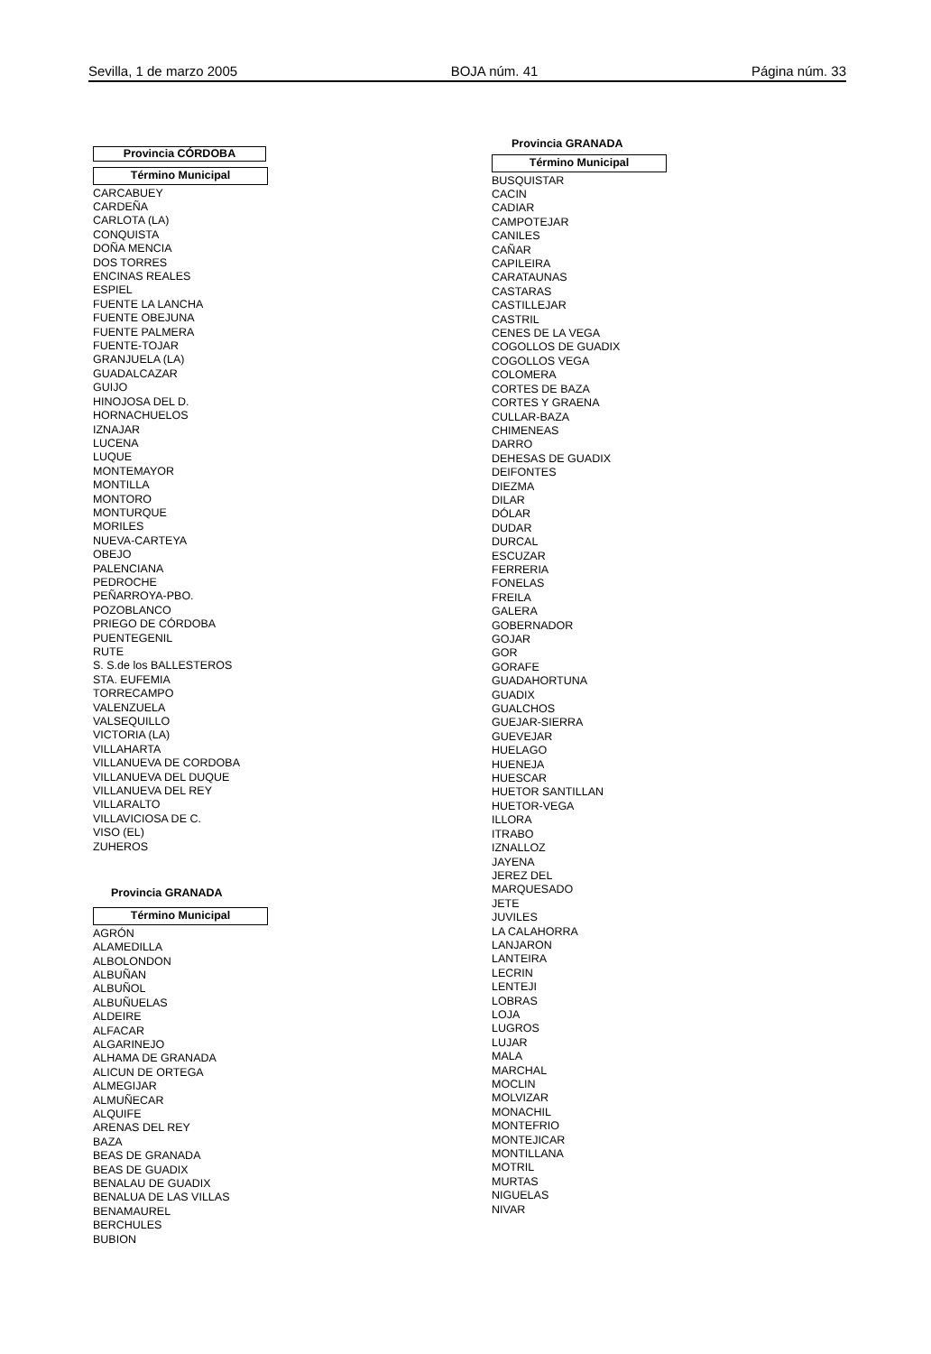Sevilla, 1 de marzo 2005 BOJA núm. 41 Página núm. 33
Provincia CÓRDOBA
| Término Municipal |
| --- |
| CARCABUEY |
| CARDEÑA |
| CARLOTA (LA) |
| CONQUISTA |
| DOÑA MENCIA |
| DOS TORRES |
| ENCINAS REALES |
| ESPIEL |
| FUENTE LA LANCHA |
| FUENTE OBEJUNA |
| FUENTE PALMERA |
| FUENTE-TOJAR |
| GRANJUELA (LA) |
| GUADALCAZAR |
| GUIJO |
| HINOJOSA DEL D. |
| HORNACHUELOS |
| IZNAJAR |
| LUCENA |
| LUQUE |
| MONTEMAYOR |
| MONTILLA |
| MONTORO |
| MONTURQUE |
| MORILES |
| NUEVA-CARTEYA |
| OBEJO |
| PALENCIANA |
| PEDROCHE |
| PEÑARROYA-PBO. |
| POZOBLANCO |
| PRIEGO DE CÓRDOBA |
| PUENTEGENIL |
| RUTE |
| S. S.de los BALLESTEROS |
| STA. EUFEMIA |
| TORRECAMPO |
| VALENZUELA |
| VALSEQUILLO |
| VICTORIA (LA) |
| VILLAHARTA |
| VILLANUEVA DE CORDOBA |
| VILLANUEVA DEL DUQUE |
| VILLANUEVA DEL REY |
| VILLARALTO |
| VILLAVICIOSA DE C. |
| VISO (EL) |
| ZUHEROS |
Provincia GRANADA
| Término Municipal |
| --- |
| AGRÓN |
| ALAMEDILLA |
| ALBOLONDON |
| ALBUÑAN |
| ALBUÑOL |
| ALBUÑUELAS |
| ALDEIRE |
| ALFACAR |
| ALGARINEJO |
| ALHAMA DE GRANADA |
| ALICUN DE ORTEGA |
| ALMEGIJAR |
| ALMUÑECAR |
| ALQUIFE |
| ARENAS DEL REY |
| BAZA |
| BEAS DE GRANADA |
| BEAS DE GUADIX |
| BENALAU DE GUADIX |
| BENALUA DE LAS VILLAS |
| BENAMAUREL |
| BERCHULES |
| BUBION |
Provincia GRANADA
| Término Municipal |
| --- |
| BUSQUISTAR |
| CACIN |
| CADIAR |
| CAMPOTEJAR |
| CANILES |
| CAÑAR |
| CAPILEIRA |
| CARATAUNAS |
| CASTARAS |
| CASTILLEJAR |
| CASTRIL |
| CENES DE LA VEGA |
| COGOLLOS DE GUADIX |
| COGOLLOS VEGA |
| COLOMERA |
| CORTES DE BAZA |
| CORTES Y GRAENA |
| CULLAR-BAZA |
| CHIMENEAS |
| DARRO |
| DEHESAS DE GUADIX |
| DEIFONTES |
| DIEZMA |
| DILAR |
| DÓLAR |
| DUDAR |
| DURCAL |
| ESCUZAR |
| FERRERIA |
| FONELAS |
| FREILA |
| GALERA |
| GOBERNADOR |
| GOJAR |
| GOR |
| GORAFE |
| GUADAHORTUNA |
| GUADIX |
| GUALCHOS |
| GUEJAR-SIERRA |
| GUEVEJAR |
| HUELAGO |
| HUENEJA |
| HUESCAR |
| HUETOR SANTILLAN |
| HUETOR-VEGA |
| ILLORA |
| ITRABO |
| IZNALLOZ |
| JAYENA |
| JEREZ DEL MARQUESADO |
| JETE |
| JUVILES |
| LA CALAHORRA |
| LANJARON |
| LANTEIRA |
| LECRIN |
| LENTEJI |
| LOBRAS |
| LOJA |
| LUGROS |
| LUJAR |
| MALA |
| MARCHAL |
| MOCLIN |
| MOLVIZAR |
| MONACHIL |
| MONTEFRIO |
| MONTEJICAR |
| MONTILLANA |
| MOTRIL |
| MURTAS |
| NIGUELAS |
| NIVAR |